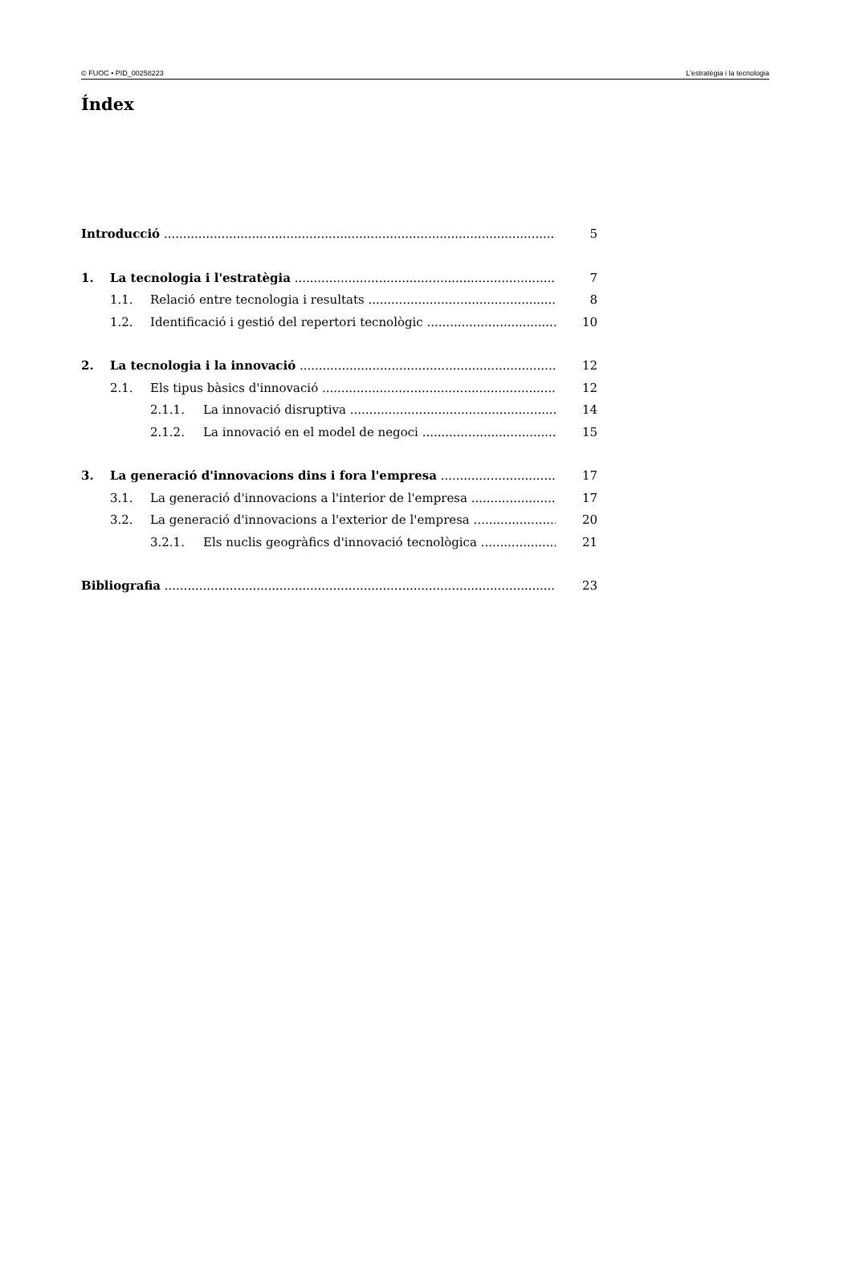© FUOC • PID_00258223 L'estratègia i la tecnologia
Índex
Introducció 5
1. La tecnologia i l'estratègia 7
1.1. Relació entre tecnologia i resultats 8
1.2. Identificació i gestió del repertori tecnològic 10
2. La tecnologia i la innovació 12
2.1. Els tipus bàsics d'innovació 12
2.1.1. La innovació disruptiva 14
2.1.2. La innovació en el model de negoci 15
3. La generació d'innovacions dins i fora l'empresa 17
3.1. La generació d'innovacions a l'interior de l'empresa 17
3.2. La generació d'innovacions a l'exterior de l'empresa 20
3.2.1. Els nuclis geogràfics d'innovació tecnològica 21
Bibliografia 23